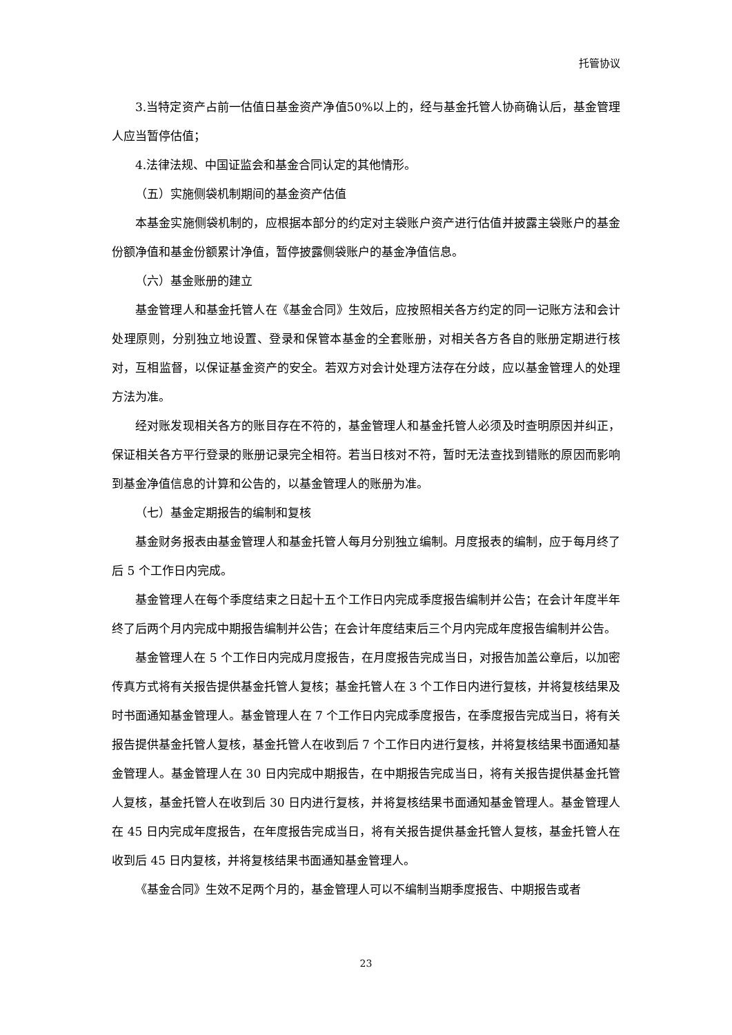托管协议
3.当特定资产占前一估值日基金资产净值50%以上的，经与基金托管人协商确认后，基金管理人应当暂停估值；
4.法律法规、中国证监会和基金合同认定的其他情形。
（五）实施侧袋机制期间的基金资产估值
本基金实施侧袋机制的，应根据本部分的约定对主袋账户资产进行估值并披露主袋账户的基金份额净值和基金份额累计净值，暂停披露侧袋账户的基金净值信息。
（六）基金账册的建立
基金管理人和基金托管人在《基金合同》生效后，应按照相关各方约定的同一记账方法和会计处理原则，分别独立地设置、登录和保管本基金的全套账册，对相关各方各自的账册定期进行核对，互相监督，以保证基金资产的安全。若双方对会计处理方法存在分歧，应以基金管理人的处理方法为准。
经对账发现相关各方的账目存在不符的，基金管理人和基金托管人必须及时查明原因并纠正，保证相关各方平行登录的账册记录完全相符。若当日核对不符，暂时无法查找到错账的原因而影响到基金净值信息的计算和公告的，以基金管理人的账册为准。
（七）基金定期报告的编制和复核
基金财务报表由基金管理人和基金托管人每月分别独立编制。月度报表的编制，应于每月终了后 5 个工作日内完成。
基金管理人在每个季度结束之日起十五个工作日内完成季度报告编制并公告；在会计年度半年终了后两个月内完成中期报告编制并公告；在会计年度结束后三个月内完成年度报告编制并公告。
基金管理人在 5 个工作日内完成月度报告，在月度报告完成当日，对报告加盖公章后，以加密传真方式将有关报告提供基金托管人复核；基金托管人在 3 个工作日内进行复核，并将复核结果及时书面通知基金管理人。基金管理人在 7 个工作日内完成季度报告，在季度报告完成当日，将有关报告提供基金托管人复核，基金托管人在收到后 7 个工作日内进行复核，并将复核结果书面通知基金管理人。基金管理人在 30 日内完成中期报告，在中期报告完成当日，将有关报告提供基金托管人复核，基金托管人在收到后 30 日内进行复核，并将复核结果书面通知基金管理人。基金管理人在 45 日内完成年度报告，在年度报告完成当日，将有关报告提供基金托管人复核，基金托管人在收到后 45 日内复核，并将复核结果书面通知基金管理人。
《基金合同》生效不足两个月的，基金管理人可以不编制当期季度报告、中期报告或者
23